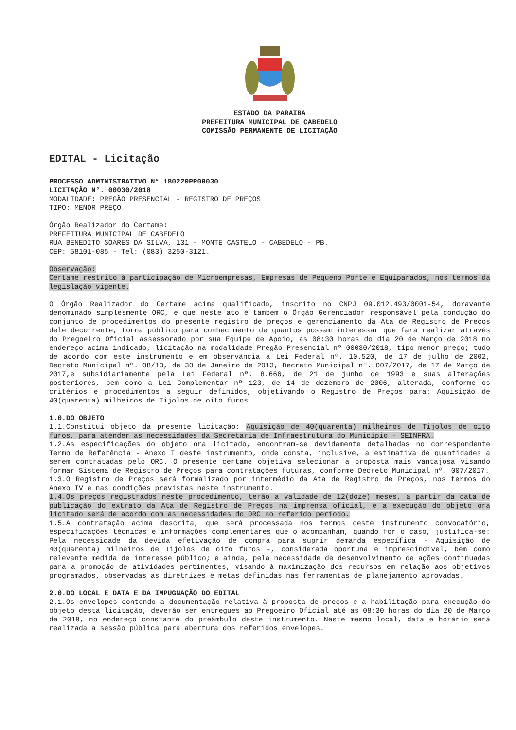ESTADO DA PARAÍBA
PREFEITURA MUNICIPAL DE CABEDELO
COMISSÃO PERMANENTE DE LICITAÇÃO
EDITAL - Licitação
PROCESSO ADMINISTRATIVO N° 180220PP00030
LICITAÇÃO N°. 00030/2018
MODALIDADE: PREGÃO PRESENCIAL - REGISTRO DE PREÇOS
TIPO: MENOR PREÇO
Órgão Realizador do Certame:
PREFEITURA MUNICIPAL DE CABEDELO
RUA BENEDITO SOARES DA SILVA, 131 - MONTE CASTELO - CABEDELO - PB.
CEP: 58101-085 - Tel: (083) 3250-3121.
Observação:
Certame restrito à participação de Microempresas, Empresas de Pequeno Porte e Equiparados, nos termos da legislação vigente.
O Órgão Realizador do Certame acima qualificado, inscrito no CNPJ 09.012.493/0001-54, doravante denominado simplesmente ORC, e que neste ato é também o Órgão Gerenciador responsável pela condução do conjunto de procedimentos do presente registro de preços e gerenciamento da Ata de Registro de Preços dele decorrente, torna público para conhecimento de quantos possam interessar que fará realizar através do Pregoeiro Oficial assessorado por sua Equipe de Apoio, as 08:30 horas do dia 20 de Março de 2018 no endereço acima indicado, licitação na modalidade Pregão Presencial nº 00030/2018, tipo menor preço; tudo de acordo com este instrumento e em observância a Lei Federal nº. 10.520, de 17 de julho de 2002, Decreto Municipal nº. 08/13, de 30 de Janeiro de 2013, Decreto Municipal nº. 007/2017, de 17 de Março de 2017,e subsidiariamente pela Lei Federal nº. 8.666, de 21 de junho de 1993 e suas alterações posteriores, bem como a Lei Complementar nº 123, de 14 de dezembro de 2006, alterada, conforme os critérios e procedimentos a seguir definidos, objetivando o Registro de Preços para: Aquisição de 40(quarenta) milheiros de Tijolos de oito furos.
1.0.DO OBJETO
1.1.Constitui objeto da presente licitação: Aquisição de 40(quarenta) milheiros de Tijolos de oito furos, para atender as necessidades da Secretaria de Infraestrutura do Município - SEINFRA.
1.2.As especificações do objeto ora licitado, encontram-se devidamente detalhadas no correspondente Termo de Referência - Anexo I deste instrumento, onde consta, inclusive, a estimativa de quantidades a serem contratadas pelo ORC. O presente certame objetiva selecionar a proposta mais vantajosa visando formar Sistema de Registro de Preços para contratações futuras, conforme Decreto Municipal nº. 007/2017.
1.3.O Registro de Preços será formalizado por intermédio da Ata de Registro de Preços, nos termos do Anexo IV e nas condições previstas neste instrumento.
1.4.Os preços registrados neste procedimento, terão a validade de 12(doze) meses, a partir da data de publicação do extrato da Ata de Registro de Preços na imprensa oficial, e a execução do objeto ora licitado será de acordo com as necessidades do ORC no referido período.
1.5.A contratação acima descrita, que será processada nos termos deste instrumento convocatório, especificações técnicas e informações complementares que o acompanham, quando for o caso, justifica-se: Pela necessidade da devida efetivação de compra para suprir demanda específica - Aquisição de 40(quarenta) milheiros de Tijolos de oito furos -, considerada oportuna e imprescindível, bem como relevante medida de interesse público; e ainda, pela necessidade de desenvolvimento de ações continuadas para a promoção de atividades pertinentes, visando à maximização dos recursos em relação aos objetivos programados, observadas as diretrizes e metas definidas nas ferramentas de planejamento aprovadas.
2.0.DO LOCAL E DATA E DA IMPUGNAÇÃO DO EDITAL
2.1.Os envelopes contendo a documentação relativa à proposta de preços e a habilitação para execução do objeto desta licitação, deverão ser entregues ao Pregoeiro Oficial até as 08:30 horas do dia 20 de Março de 2018, no endereço constante do preâmbulo deste instrumento. Neste mesmo local, data e horário será realizada a sessão pública para abertura dos referidos envelopes.